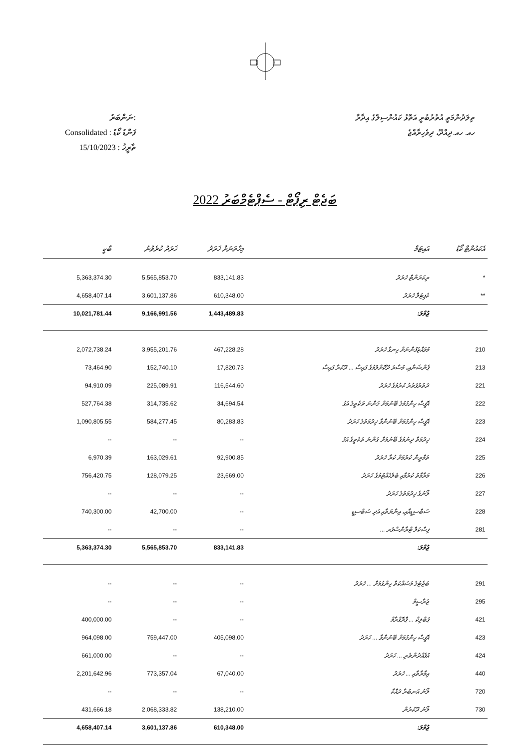ނަންބަރު:
Consolidated : ފަންޑު ކޯޑު
15/10/2023 : ތާރީޚު
ތިލަދުންމަތީ އުތުރުބުރީ އަތޮޅު ކައުންސިލްގެ އިދާރާ
ހއ. ހއ.ދިއްދޫ، ދިވެހިރާއްޖެ
ބަޖެޓް ރިޕޯޓް - ސެޕްޓެމްބަރު 2022
| ބާކީ | ޚަރަދު ކުރެވުނު | މިހާތަނަށް ޚަރަދު | އައިޓަމް | އެކައުންޓް ކޯޑު |
| --- | --- | --- | --- | --- |
| 5,363,374.30 | 5,565,853.70 | 833,141.83 | ރިކަރަންޓް ޚަރަދު | * |
| 4,658,407.14 | 3,601,137.86 | 610,348.00 | ކެޕިޓަލް ޚަރަދު | ** |
| 10,021,781.44 | 9,166,991.56 | 1,443,489.83 | ޖުމްލަ: | |
| 2,072,738.24 | 3,955,201.76 | 467,228.28 | މުވައްޒަފުންނަށް ހިނގާ ޚަރަދު | 210 |
| 73,464.90 | 152,740.10 | 17,820.73 | ޕެންޝަނާއި، މުސާރަ ދޫކޮށްލުމުގެ ފައިސާ ... ދޫކުރާ ފައިސާ | 213 |
| 94,910.09 | 225,089.91 | 116,544.60 | ދަތުރުފަތުރު ކުރުމުގެ ޚަރަދު | 221 |
| 527,764.38 | 314,735.62 | 34,694.54 | އޮފީސް ހިންގުމުގެ ބޭނުމަށް ގަންނަ ތަކެތީގެ އަގު | 222 |
| 1,090,805.55 | 584,277.45 | 80,283.83 | އޮފީސް ހިންގުމަށް ބޭނުންވާ ޚިދުމަތުގެ ޚަރަދު | 223 |
| -- | -- | -- | ޚިދުމަތް ދިނުމުގެ ބޭނުމަށް ގަންނަ ތަކެތީގެ އަގު | 224 |
| 6,970.39 | 163,029.61 | 92,900.85 | ތަމްރީން ކުރުމަށް ކުރާ ޚަރަދު | 225 |
| 756,420.75 | 128,079.25 | 23,669.00 | މަރާމާތު ކުރުމާއި ބެލެހެއްޓުމުގެ ޚަރަދު | 226 |
| -- | -- | -- | ލޯނުގެ ޚިދުމަތުގެ ޚަރަދު | 227 |
| 740,300.00 | 42,700.00 | -- | ސަބްސިޑީއާއި، އިނާޔަތާއި އަދި ސަބްސިޑީ | 228 |
| -- | -- | -- | ފިސްކަލް ޓްރާންސްފަރ ... | 281 |
| 5,363,374.30 | 5,565,853.70 | 833,141.83 | ޖުމްލަ: | |
| -- | -- | -- | ބަޖެޓުގެ މަސައްކަތް ހިންގުމަށް ... ޚަރަދު | 291 |
| -- | -- | -- | ޖަރާސީމް | 295 |
| 400,000.00 | -- | -- | ޕަބްލިކް ... ޕްރޮގްރާމް | 421 |
| 964,098.00 | 759,447.00 | 405,098.00 | އޮފީސް ހިންގުމަށް ބޭނުންވާ ... ޚަރަދު | 423 |
| 661,000.00 | -- | -- | އުފެއްދުންތެރި ... ޚަރަދު | 424 |
| 2,201,642.96 | 773,357.04 | 67,040.00 | އިމާރާތާއި ... ޚަރަދު | 440 |
| -- | -- | -- | ލޯނު އަނބުރާ ދައްކާ | 720 |
| 431,666.18 | 2,068,333.82 | 138,210.00 | ލޯނު ދޫކުރުން | 730 |
| 4,658,407.14 | 3,601,137.86 | 610,348.00 | ޖުމްލަ: | |